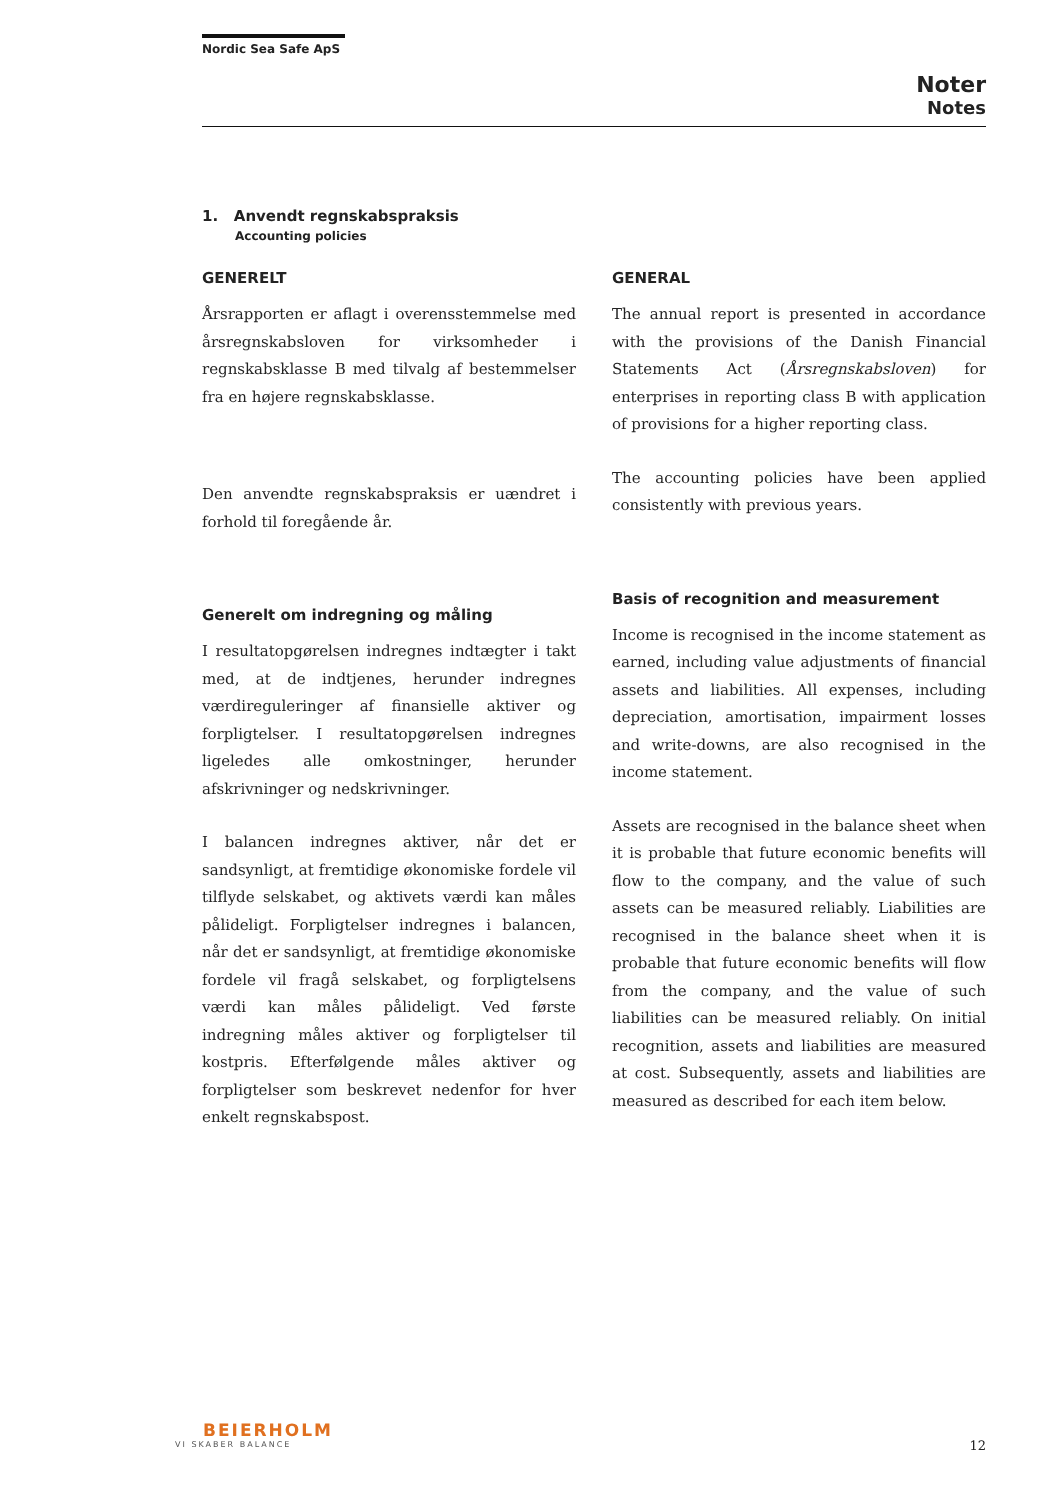Nordic Sea Safe ApS
Noter
Notes
1. Anvendt regnskabspraksis
Accounting policies
GENERELT
Årsrapporten er aflagt i overensstemmelse med årsregnskabsloven for virksomheder i regnskabsklasse B med tilvalg af bestemmelser fra en højere regnskabsklasse.
Den anvendte regnskabspraksis er uændret i forhold til foregående år.
Generelt om indregning og måling
I resultatopgørelsen indregnes indtægter i takt med, at de indtjenes, herunder indregnes værdireguleringer af finansielle aktiver og forpligtelser. I resultatopgørelsen indregnes ligeledes alle omkostninger, herunder afskrivninger og nedskrivninger.
I balancen indregnes aktiver, når det er sandsynligt, at fremtidige økonomiske fordele vil tilflyde selskabet, og aktivets værdi kan måles pålideligt. Forpligtelser indregnes i balancen, når det er sandsynligt, at fremtidige økonomiske fordele vil fragå selskabet, og forpligtelsens værdi kan måles pålideligt. Ved første indregning måles aktiver og forpligtelser til kostpris. Efterfølgende måles aktiver og forpligtelser som beskrevet nedenfor for hver enkelt regnskabspost.
GENERAL
The annual report is presented in accordance with the provisions of the Danish Financial Statements Act (Årsregnskabsloven) for enterprises in reporting class B with application of provisions for a higher reporting class.
The accounting policies have been applied consistently with previous years.
Basis of recognition and measurement
Income is recognised in the income statement as earned, including value adjustments of financial assets and liabilities. All expenses, including depreciation, amortisation, impairment losses and write-downs, are also recognised in the income statement.
Assets are recognised in the balance sheet when it is probable that future economic benefits will flow to the company, and the value of such assets can be measured reliably. Liabilities are recognised in the balance sheet when it is probable that future economic benefits will flow from the company, and the value of such liabilities can be measured reliably. On initial recognition, assets and liabilities are measured at cost. Subsequently, assets and liabilities are measured as described for each item below.
BEIERHOLM
VI SKABER BALANCE
12